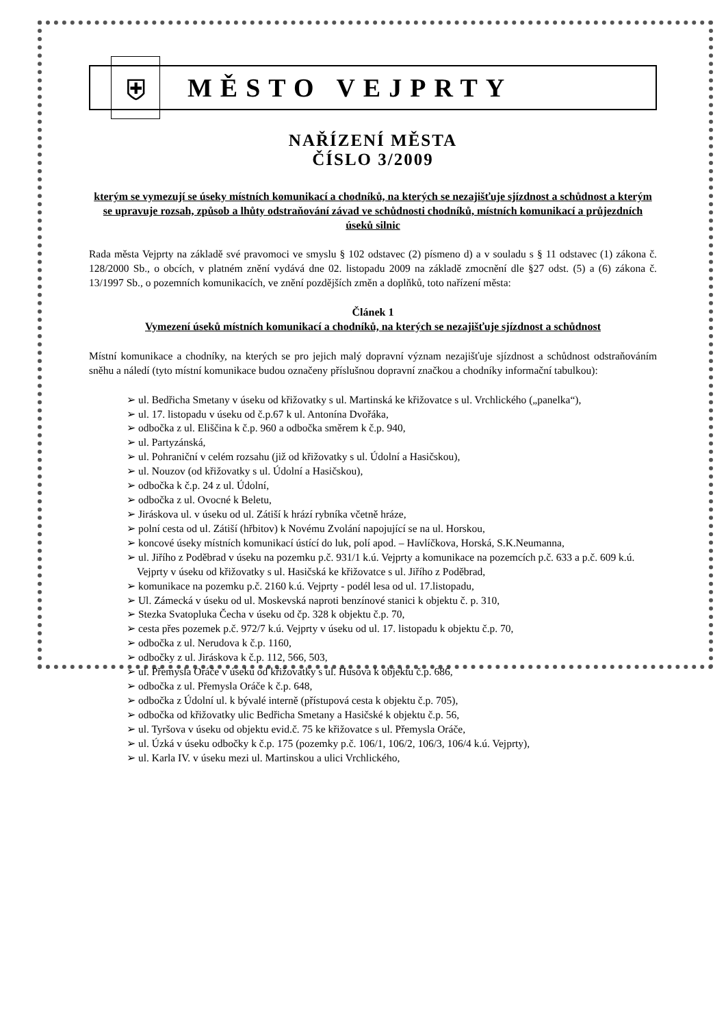⛨
MĚSTO VEJPRTY
NAŘÍZENÍ MĚSTA
ČÍSLO 3/2009
kterým se vymezují se úseky místních komunikací a chodníků, na kterých se nezajišťuje sjízdnost a schůdnost a kterým se upravuje rozsah, způsob a lhůty odstraňování závad ve schůdnosti chodníků, místních komunikací a průjezdních úseků silnic
Rada města Vejprty na základě své pravomoci ve smyslu § 102 odstavec (2) písmeno d) a v souladu s § 11 odstavec (1) zákona č. 128/2000 Sb., o obcích, v platném znění vydává dne 02. listopadu 2009 na základě zmocnění dle §27 odst. (5) a (6) zákona č. 13/1997 Sb., o pozemních komunikacích, ve znění pozdějších změn a doplňků, toto nařízení města:
Článek 1
Vymezení úseků místních komunikací a chodníků, na kterých se nezajišťuje sjízdnost a schůdnost
Místní komunikace a chodníky, na kterých se pro jejich malý dopravní význam nezajišťuje sjízdnost a schůdnost odstraňováním sněhu a náledí (tyto místní komunikace budou označeny příslušnou dopravní značkou a chodníky informační tabulkou):
➢ ul. Bedřicha Smetany v úseku od křižovatky s ul. Martinská ke křižovatce s ul. Vrchlického („panelka“),
➢ ul. 17. listopadu v úseku od č.p.67 k ul. Antonína Dvořáka,
➢ odbočka z ul. Eliščina k č.p. 960 a odbočka směrem k č.p. 940,
➢ ul. Partyzánská,
➢ ul. Pohraniční v celém rozsahu (již od křižovatky s ul. Údolní a Hasičskou),
➢ ul. Nouzov (od křižovatky s ul. Údolní a Hasičskou),
➢ odbočka k č.p. 24 z ul. Údolní,
➢ odbočka z ul. Ovocné k Beletu,
➢ Jiráskova ul. v úseku od ul. Zátiší k hrází rybníka včetně hráze,
➢ polní cesta od ul. Zátiší (hřbitov) k Novému Zvolání napojující se na ul. Horskou,
➢ koncové úseky místních komunikací ústící do luk, polí apod. – Havlíčkova, Horská, S.K.Neumanna,
➢ ul. Jiřího z Poděbrad v úseku na pozemku p.č. 931/1 k.ú. Vejprty a komunikace na pozemcích p.č. 633 a p.č. 609 k.ú. Vejprty v úseku od křižovatky s ul. Hasičská ke křižovatce s ul. Jiřího z Poděbrad,
➢ komunikace na pozemku p.č. 2160 k.ú. Vejprty - podél lesa od ul. 17.listopadu,
➢ Ul. Zámecká v úseku od ul. Moskevská naproti benzínové stanici k objektu č. p. 310,
➢ Stezka Svatopluka Čecha v úseku od čp. 328 k objektu č.p. 70,
➢ cesta přes pozemek p.č. 972/7 k.ú. Vejprty v úseku od ul. 17. listopadu k objektu č.p. 70,
➢ odbočka z ul. Nerudova k č.p. 1160,
➢ odbočky z ul. Jiráskova k č.p. 112, 566, 503,
➢ ul. Přemysla Oráče v úseku od křižovatky s ul. Husova k objektu č.p. 686,
➢ odbočka z ul. Přemysla Oráče k č.p. 648,
➢ odbočka z Údolní ul. k bývalé interně (přístupová cesta k objektu č.p. 705),
➢ odbočka od křižovatky ulic Bedřicha Smetany a Hasičské k objektu č.p. 56,
➢ ul. Tyršova v úseku od objektu evid.č. 75 ke křižovatce s ul. Přemysla Oráče,
➢ ul. Úzká v úseku odbočky k č.p. 175 (pozemky p.č. 106/1, 106/2, 106/3, 106/4 k.ú. Vejprty),
➢ ul. Karla IV. v úseku mezi ul. Martinskou a ulici Vrchlického,